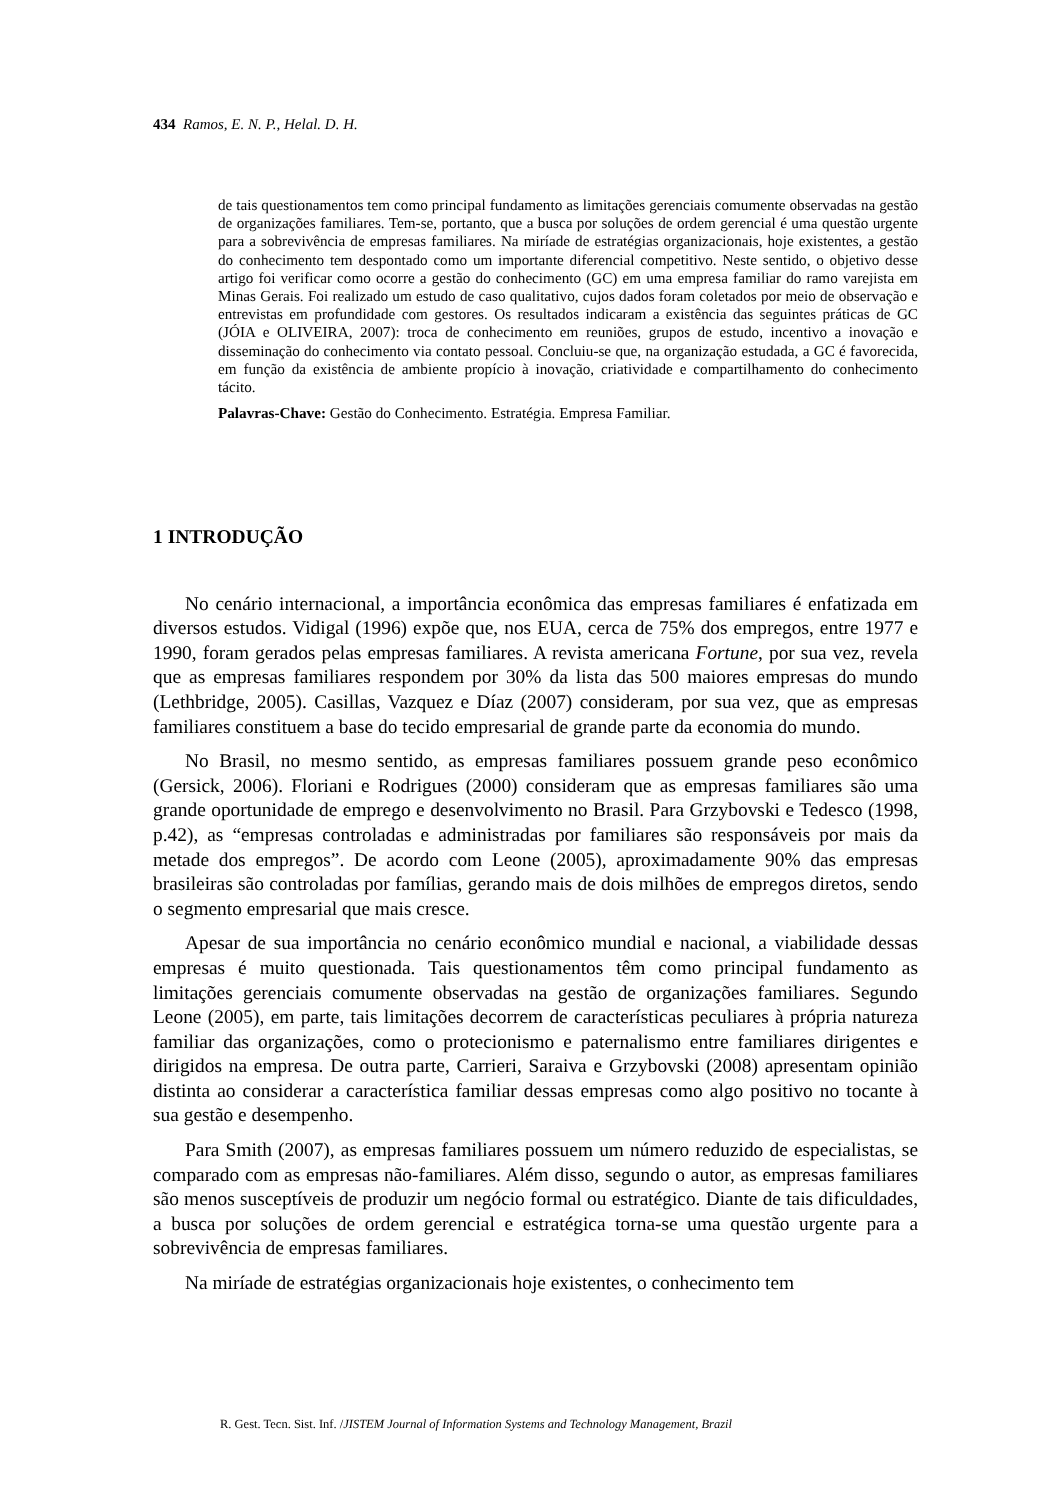434 Ramos, E. N. P., Helal. D. H.
de tais questionamentos tem como principal fundamento as limitações gerenciais comumente observadas na gestão de organizações familiares. Tem-se, portanto, que a busca por soluções de ordem gerencial é uma questão urgente para a sobrevivência de empresas familiares. Na miríade de estratégias organizacionais, hoje existentes, a gestão do conhecimento tem despontado como um importante diferencial competitivo. Neste sentido, o objetivo desse artigo foi verificar como ocorre a gestão do conhecimento (GC) em uma empresa familiar do ramo varejista em Minas Gerais. Foi realizado um estudo de caso qualitativo, cujos dados foram coletados por meio de observação e entrevistas em profundidade com gestores. Os resultados indicaram a existência das seguintes práticas de GC (JÓIA e OLIVEIRA, 2007): troca de conhecimento em reuniões, grupos de estudo, incentivo a inovação e disseminação do conhecimento via contato pessoal. Concluiu-se que, na organização estudada, a GC é favorecida, em função da existência de ambiente propício à inovação, criatividade e compartilhamento do conhecimento tácito.
Palavras-Chave: Gestão do Conhecimento. Estratégia. Empresa Familiar.
1 INTRODUÇÃO
No cenário internacional, a importância econômica das empresas familiares é enfatizada em diversos estudos. Vidigal (1996) expõe que, nos EUA, cerca de 75% dos empregos, entre 1977 e 1990, foram gerados pelas empresas familiares. A revista americana Fortune, por sua vez, revela que as empresas familiares respondem por 30% da lista das 500 maiores empresas do mundo (Lethbridge, 2005). Casillas, Vazquez e Díaz (2007) consideram, por sua vez, que as empresas familiares constituem a base do tecido empresarial de grande parte da economia do mundo.
No Brasil, no mesmo sentido, as empresas familiares possuem grande peso econômico (Gersick, 2006). Floriani e Rodrigues (2000) consideram que as empresas familiares são uma grande oportunidade de emprego e desenvolvimento no Brasil. Para Grzybovski e Tedesco (1998, p.42), as “empresas controladas e administradas por familiares são responsáveis por mais da metade dos empregos”. De acordo com Leone (2005), aproximadamente 90% das empresas brasileiras são controladas por famílias, gerando mais de dois milhões de empregos diretos, sendo o segmento empresarial que mais cresce.
Apesar de sua importância no cenário econômico mundial e nacional, a viabilidade dessas empresas é muito questionada. Tais questionamentos têm como principal fundamento as limitações gerenciais comumente observadas na gestão de organizações familiares. Segundo Leone (2005), em parte, tais limitações decorrem de características peculiares à própria natureza familiar das organizações, como o protecionismo e paternalismo entre familiares dirigentes e dirigidos na empresa. De outra parte, Carrieri, Saraiva e Grzybovski (2008) apresentam opinião distinta ao considerar a característica familiar dessas empresas como algo positivo no tocante à sua gestão e desempenho.
Para Smith (2007), as empresas familiares possuem um número reduzido de especialistas, se comparado com as empresas não-familiares. Além disso, segundo o autor, as empresas familiares são menos susceptíveis de produzir um negócio formal ou estratégico. Diante de tais dificuldades, a busca por soluções de ordem gerencial e estratégica torna-se uma questão urgente para a sobrevivência de empresas familiares.
Na miríade de estratégias organizacionais hoje existentes, o conhecimento tem
R. Gest. Tecn. Sist. Inf. /JISTEM Journal of Information Systems and Technology Management, Brazil